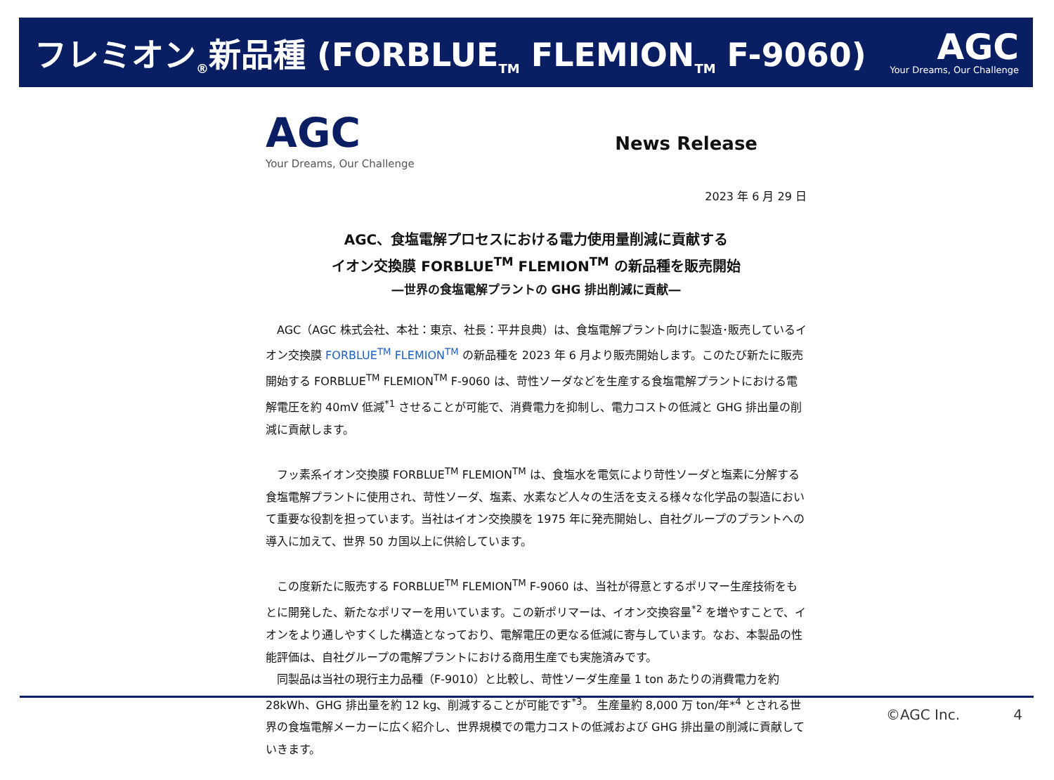フレミオン<sub>®</sub>新品種 (FORBLUE<sub>TM</sub> FLEMION<sub>TM</sub> F-9060)
AGC
Your Dreams, Our Challenge
AGC
Your Dreams, Our Challenge
News Release
2023 年 6 月 29 日
AGC、食塩電解プロセスにおける電力使用量削減に貢献する
イオン交換膜 FORBLUE<sup>TM</sup> FLEMION<sup>TM</sup> の新品種を販売開始
―世界の食塩電解プラントの GHG 排出削減に貢献―
AGC（AGC 株式会社、本社：東京、社長：平井良典）は、食塩電解プラント向けに製造･販売しているイオン交換膜 FORBLUE<sup>TM</sup> FLEMION<sup>TM</sup> の新品種を 2023 年 6 月より販売開始します。このたび新たに販売開始する FORBLUE<sup>TM</sup> FLEMION<sup>TM</sup> F-9060 は、苛性ソーダなどを生産する食塩電解プラントにおける電解電圧を約 40mV 低減<sup>*1</sup> させることが可能で、消費電力を抑制し、電力コストの低減と GHG 排出量の削減に貢献します。
フッ素系イオン交換膜 FORBLUE<sup>TM</sup> FLEMION<sup>TM</sup> は、食塩水を電気により苛性ソーダと塩素に分解する食塩電解プラントに使用され、苛性ソーダ、塩素、水素など人々の生活を支える様々な化学品の製造において重要な役割を担っています。当社はイオン交換膜を 1975 年に発売開始し、自社グループのプラントへの導入に加えて、世界 50 カ国以上に供給しています。
この度新たに販売する FORBLUE<sup>TM</sup> FLEMION<sup>TM</sup> F-9060 は、当社が得意とするポリマー生産技術をもとに開発した、新たなポリマーを用いています。この新ポリマーは、イオン交換容量<sup>*2</sup> を増やすことで、イオンをより通しやすくした構造となっており、電解電圧の更なる低減に寄与しています。なお、本製品の性能評価は、自社グループの電解プラントにおける商用生産でも実施済みです。
同製品は当社の現行主力品種（F-9010）と比較し、苛性ソーダ生産量 1 ton あたりの消費電力を約 28kWh、GHG 排出量を約 12 kg、削減することが可能です<sup>*3</sup>。 生産量約 8,000 万 ton/年*<sup>4</sup> とされる世界の食塩電解メーカーに広く紹介し、世界規模での電力コストの低減および GHG 排出量の削減に貢献していきます。
©AGC Inc. 4